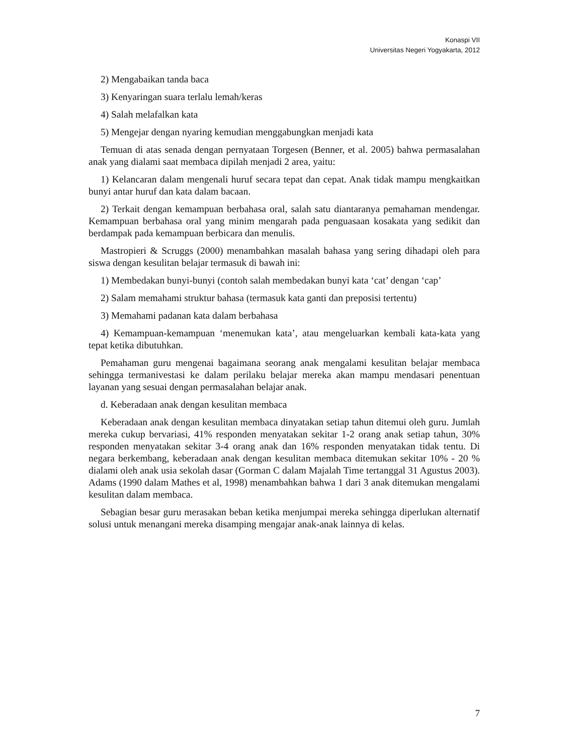Konaspi VII
Universitas Negeri Yogyakarta, 2012
2) Mengabaikan tanda baca
3) Kenyaringan suara terlalu lemah/keras
4) Salah melafalkan kata
5) Mengejar dengan nyaring kemudian menggabungkan menjadi kata
Temuan di atas senada dengan pernyataan Torgesen (Benner, et al. 2005) bahwa permasalahan anak yang dialami saat membaca dipilah menjadi 2 area, yaitu:
1) Kelancaran dalam mengenali huruf secara tepat dan cepat. Anak tidak mampu mengkaitkan bunyi antar huruf dan kata dalam bacaan.
2) Terkait dengan kemampuan berbahasa oral, salah satu diantaranya pemahaman mendengar. Kemampuan berbahasa oral yang minim mengarah pada penguasaan kosakata yang sedikit dan berdampak pada kemampuan berbicara dan menulis.
Mastropieri & Scruggs (2000) menambahkan masalah bahasa yang sering dihadapi oleh para siswa dengan kesulitan belajar termasuk di bawah ini:
1) Membedakan bunyi-bunyi (contoh salah membedakan bunyi kata ‘cat’ dengan ‘cap’
2) Salam memahami struktur bahasa (termasuk kata ganti dan preposisi tertentu)
3) Memahami padanan kata dalam berbahasa
4) Kemampuan-kemampuan ‘menemukan kata’, atau mengeluarkan kembali kata-kata yang tepat ketika dibutuhkan.
Pemahaman guru mengenai bagaimana seorang anak mengalami kesulitan belajar membaca sehingga termanivestasi ke dalam perilaku belajar mereka akan mampu mendasari penentuan layanan yang sesuai dengan permasalahan belajar anak.
d. Keberadaan anak dengan kesulitan membaca
Keberadaan anak dengan kesulitan membaca dinyatakan setiap tahun ditemui oleh guru. Jumlah mereka cukup bervariasi, 41% responden menyatakan sekitar 1-2 orang anak setiap tahun, 30% responden menyatakan sekitar 3-4 orang anak dan 16% responden menyatakan tidak tentu. Di negara berkembang, keberadaan anak dengan kesulitan membaca ditemukan sekitar 10% - 20 % dialami oleh anak usia sekolah dasar (Gorman C dalam Majalah Time tertanggal 31 Agustus 2003). Adams (1990 dalam Mathes et al, 1998) menambahkan bahwa 1 dari 3 anak ditemukan mengalami kesulitan dalam membaca.
Sebagian besar guru merasakan beban ketika menjumpai mereka sehingga diperlukan alternatif solusi untuk menangani mereka disamping mengajar anak-anak lainnya di kelas.
7